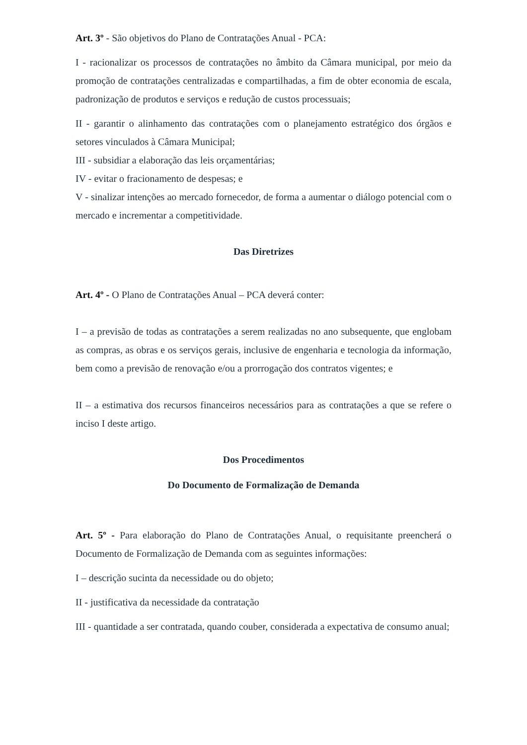Art. 3º - São objetivos do Plano de Contratações Anual - PCA:
I - racionalizar os processos de contratações no âmbito da Câmara municipal, por meio da promoção de contratações centralizadas e compartilhadas, a fim de obter economia de escala, padronização de produtos e serviços e redução de custos processuais;
II - garantir o alinhamento das contratações com o planejamento estratégico dos órgãos e setores vinculados à Câmara Municipal;
III - subsidiar a elaboração das leis orçamentárias;
IV - evitar o fracionamento de despesas; e
V - sinalizar intenções ao mercado fornecedor, de forma a aumentar o diálogo potencial com o mercado e incrementar a competitividade.
Das Diretrizes
Art. 4º - O Plano de Contratações Anual – PCA deverá conter:
I – a previsão de todas as contratações a serem realizadas no ano subsequente, que englobam as compras, as obras e os serviços gerais, inclusive de engenharia e tecnologia da informação, bem como a previsão de renovação e/ou a prorrogação dos contratos vigentes; e
II – a estimativa dos recursos financeiros necessários para as contratações a que se refere o inciso I deste artigo.
Dos Procedimentos
Do Documento de Formalização de Demanda
Art. 5º - Para elaboração do Plano de Contratações Anual, o requisitante preencherá o Documento de Formalização de Demanda com as seguintes informações:
I – descrição sucinta da necessidade ou do objeto;
II - justificativa da necessidade da contratação
III - quantidade a ser contratada, quando couber, considerada a expectativa de consumo anual;